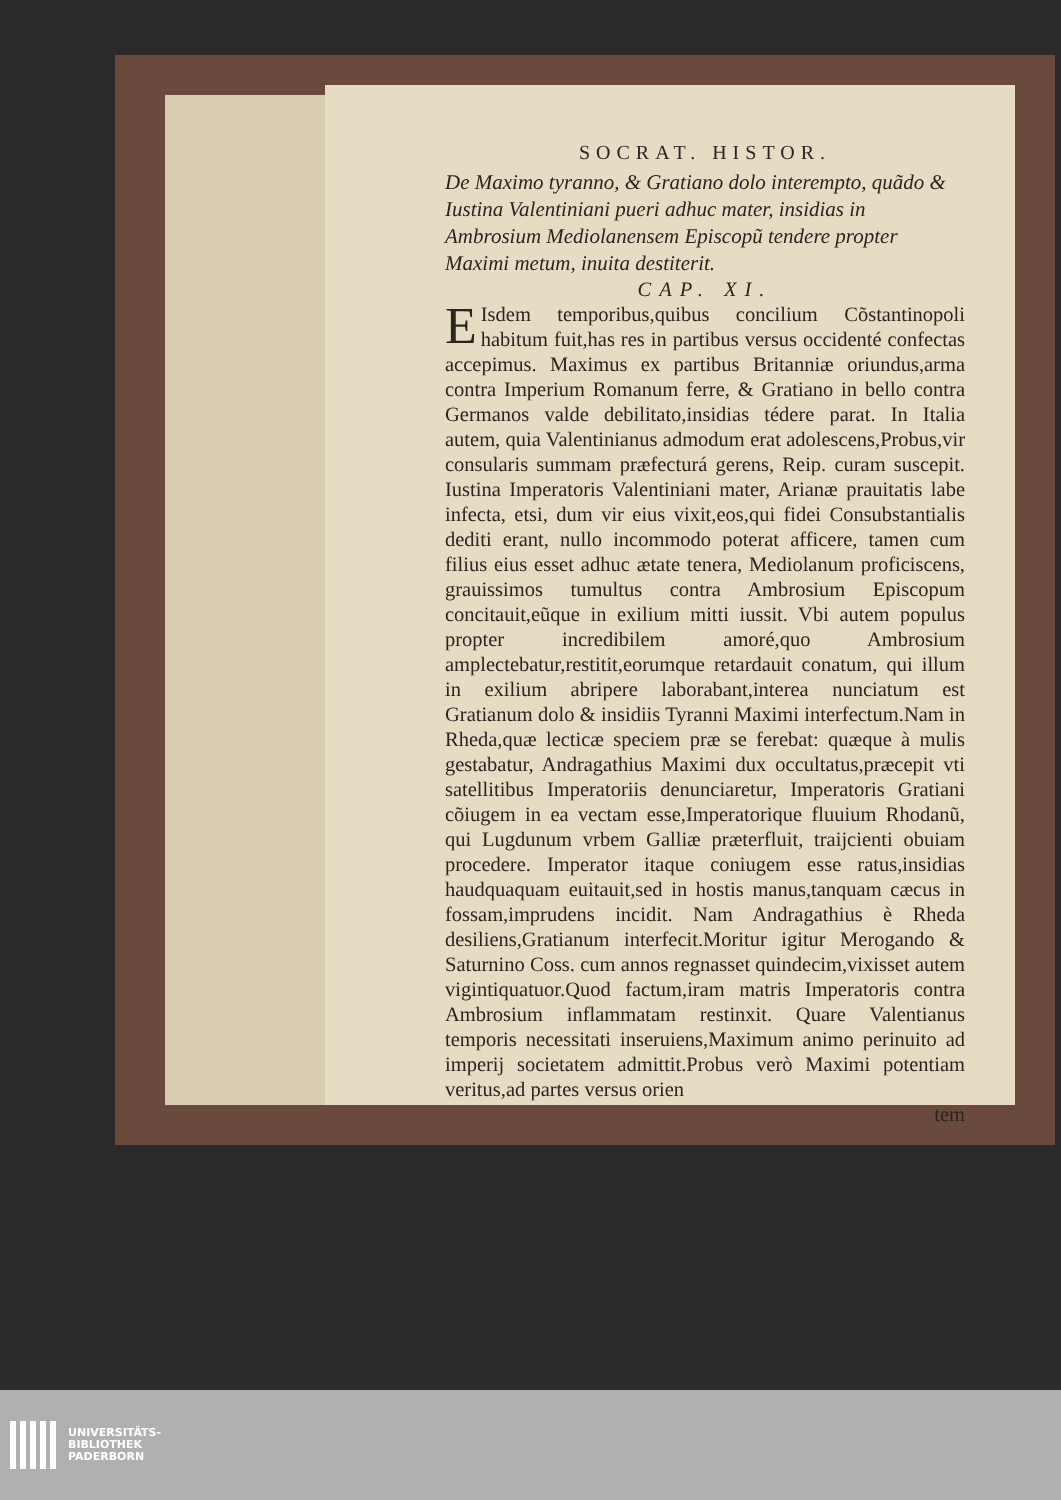SOCRAT. HISTOR.
De Maximo tyranno, & Gratiano dolo interempto, quãdo & Iustina Valentiniani pueri adhuc mater, insidias in Ambrosium Mediolanensem Episcopũ tendere propter Maximi metum, inuita destiterit.
CAP. XI.
EIsdem temporibus,quibus concilium Cõstantinopoli habitum fuit,has res in partibus versus occidenté confectas accepimus. Maximus ex partibus Britanniæ oriundus,arma contra Imperium Romanum ferre, & Gratiano in bello contra Germanos valde debilitato,insidias tédere parat. In Italia autem, quia Valentinianus admodum erat adolescens,Probus,vir consularis summam præfecturá gerens, Reip. curam suscepit. Iustina Imperatoris Valentiniani mater, Arianæ prauitatis labe infecta, etsi, dum vir eius vixit,eos,qui fidei Consubstantialis dediti erant, nullo incommodo poterat afficere, tamen cum filius eius esset adhuc ætate tenera, Mediolanum proficiscens, grauissimos tumultus contra Ambrosium Episcopum concitauit,eũque in exilium mitti iussit. Vbi autem populus propter incredibilem amoré,quo Ambrosium amplectebatur,restitit,eorumque retardauit conatum, qui illum in exilium abripere laborabant,interea nunciatum est Gratianum dolo & insidiis Tyranni Maximi interfectum.Nam in Rheda,quæ lecticæ speciem præ se ferebat: quæque à mulis gestabatur, Andragathius Maximi dux occultatus,præcepit vti satellitibus Imperatoriis denunciaretur, Imperatoris Gratiani cõiugem in ea vectam esse,Imperatorique fluuium Rhodanũ, qui Lugdunum vrbem Galliæ præterfluit, traijcienti obuiam procedere. Imperator itaque coniugem esse ratus,insidias haudquaquam euitauit,sed in hostis manus,tanquam cæcus in fossam,imprudens incidit. Nam Andragathius è Rheda desiliens,Gratianum interfecit.Moritur igitur Merogando & Saturnino Coss. cum annos regnasset quindecim,vixisset autem vigintiquatuor.Quod factum,iram matris Imperatoris contra Ambrosium inflammatam restinxit. Quare Valentianus temporis necessitati inseruiens,Maximum animo perinuito ad imperij societatem admittit.Probus verò Maximi potentiam veritus,ad partes versus orien
tem
UNIVERSITÄTS-
BIBLIOTHEK
PADERBORN